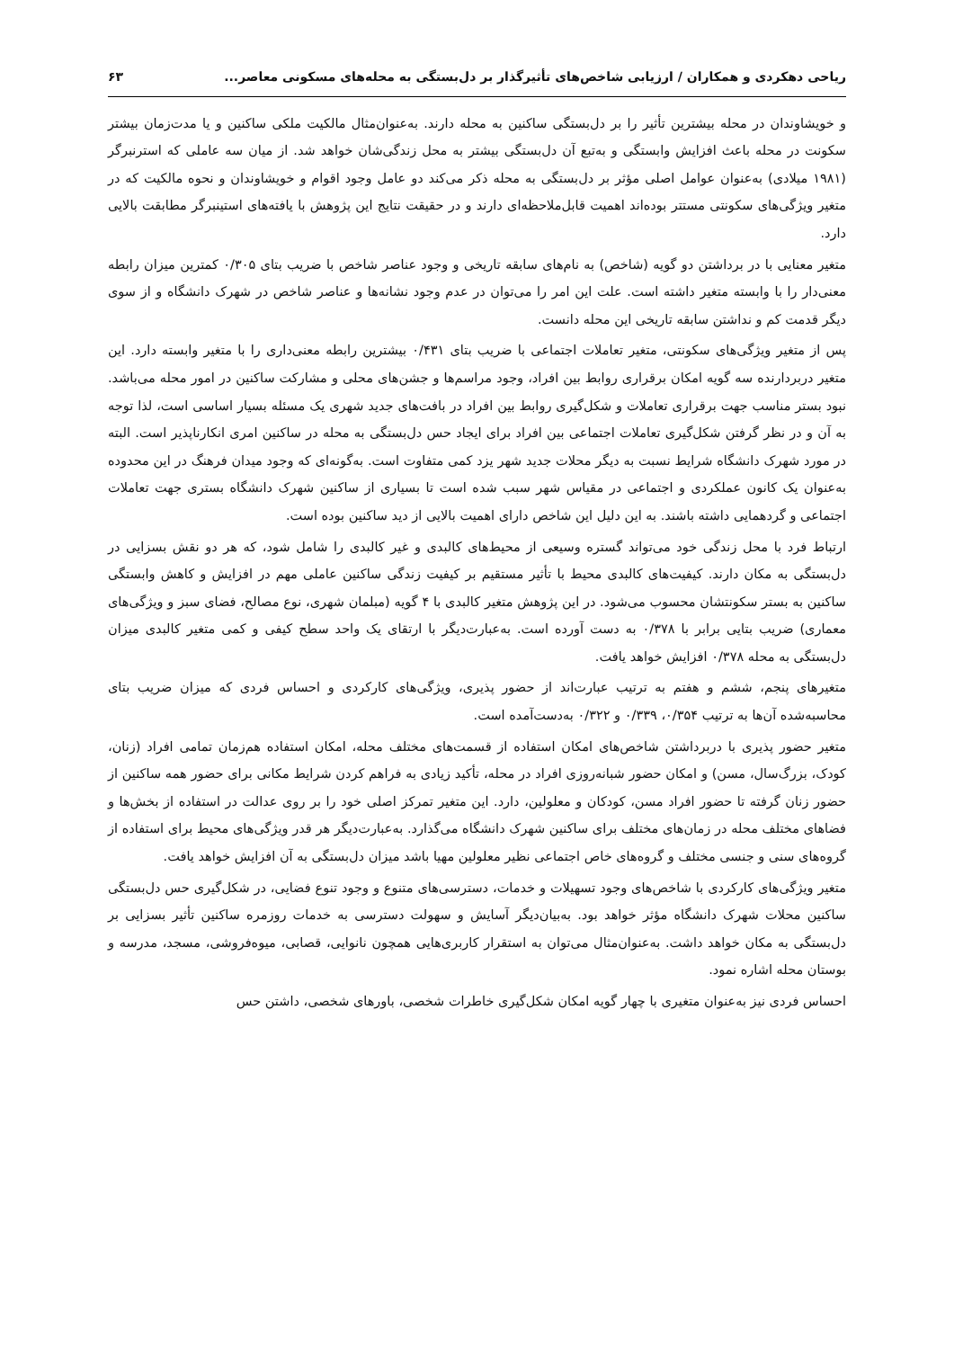ریاحی دهکردی و همکاران / ارزیابی شاخص‌های تأثیرگذار بر دل‌بستگی به محله‌های مسکونی معاصر... ۶۳
و خویشاوندان در محله بیشترین تأثیر را بر دل‌بستگی ساکنین به محله دارند. به‌عنوان‌مثال مالکیت ملکی ساکنین و یا مدت‌زمان بیشتر سکونت در محله باعث افزایش وابستگی و به‌تبع آن دل‌بستگی بیشتر به محل زندگی‌شان خواهد شد. از میان سه عاملی که استرنبرگر (۱۹۸۱ میلادی) به‌عنوان عوامل اصلی مؤثر بر دل‌بستگی به محله ذکر می‌کند دو عامل وجود اقوام و خویشاوندان و نحوه مالکیت که در متغیر ویژگی‌های سکونتی مستتر بوده‌اند اهمیت قابل‌ملاحظه‌ای دارند و در حقیقت نتایج این پژوهش با یافته‌های استینبرگر مطابقت بالایی دارد.
متغیر معنایی با در برداشتن دو گویه (شاخص) به نام‌های سابقه تاریخی و وجود عناصر شاخص با ضریب بتای ۰/۳۰۵ کمترین میزان رابطه معنی‌دار را با وابسته متغیر داشته است. علت این امر را می‌توان در عدم وجود نشانه‌ها و عناصر شاخص در شهرک دانشگاه و از سوی دیگر قدمت کم و نداشتن سابقه تاریخی این محله دانست.
پس از متغیر ویژگی‌های سکونتی، متغیر تعاملات اجتماعی با ضریب بتای ۰/۴۳۱ بیشترین رابطه معنی‌داری را با متغیر وابسته دارد. این متغیر دربردارنده سه گویه امکان برقراری روابط بین افراد، وجود مراسم‌ها و جشن‌های محلی و مشارکت ساکنین در امور محله می‌باشد. نبود بستر مناسب جهت برقراری تعاملات و شکل‌گیری روابط بین افراد در بافت‌های جدید شهری یک مسئله بسیار اساسی است، لذا توجه به آن و در نظر گرفتن شکل‌گیری تعاملات اجتماعی بین افراد برای ایجاد حس دل‌بستگی به محله در ساکنین امری انکارناپذیر است. البته در مورد شهرک دانشگاه شرایط نسبت به دیگر محلات جدید شهر یزد کمی متفاوت است. به‌گونه‌ای که وجود میدان فرهنگ در این محدوده به‌عنوان یک کانون عملکردی و اجتماعی در مقیاس شهر سبب شده است تا بسیاری از ساکنین شهرک دانشگاه بستری جهت تعاملات اجتماعی و گردهمایی داشته باشند. به این دلیل این شاخص دارای اهمیت بالایی از دید ساکنین بوده است.
ارتباط فرد با محل زندگی خود می‌تواند گستره وسیعی از محیط‌های کالبدی و غیر کالبدی را شامل شود، که هر دو نقش بسزایی در دل‌بستگی به مکان دارند. کیفیت‌های کالبدی محیط با تأثیر مستقیم بر کیفیت زندگی ساکنین عاملی مهم در افزایش و کاهش وابستگی ساکنین به بستر سکونتشان محسوب می‌شود. در این پژوهش متغیر کالبدی با ۴ گویه (مبلمان شهری، نوع مصالح، فضای سبز و ویژگی‌های معماری) ضریب بتایی برابر با ۰/۳۷۸ به دست آورده است. به‌عبارت‌دیگر با ارتقای یک واحد سطح کیفی و کمی متغیر کالبدی میزان دل‌بستگی به محله ۰/۳۷۸ افزایش خواهد یافت.
متغیرهای پنجم، ششم و هفتم به ترتیب عبارت‌اند از حضور پذیری، ویژگی‌های کارکردی و احساس فردی که میزان ضریب بتای محاسبه‌شده آن‌ها به ترتیب ۰/۳۵۴، ۰/۳۳۹ و ۰/۳۲۲ به‌دست‌آمده است.
متغیر حضور پذیری با دربرداشتن شاخص‌های امکان استفاده از قسمت‌های مختلف محله، امکان استفاده هم‌زمان تمامی افراد (زنان، کودک، بزرگ‌سال، مسن) و امکان حضور شبانه‌روزی افراد در محله، تأکید زیادی به فراهم کردن شرایط مکانی برای حضور همه ساکنین از حضور زنان گرفته تا حضور افراد مسن، کودکان و معلولین، دارد. این متغیر تمرکز اصلی خود را بر روی عدالت در استفاده از بخش‌ها و فضاهای مختلف محله در زمان‌های مختلف برای ساکنین شهرک دانشگاه می‌گذارد. به‌عبارت‌دیگر هر قدر ویژگی‌های محیط برای استفاده از گروه‌های سنی و جنسی مختلف و گروه‌های خاص اجتماعی نظیر معلولین مهیا باشد میزان دل‌بستگی به آن افزایش خواهد یافت.
متغیر ویژگی‌های کارکردی با شاخص‌های وجود تسهیلات و خدمات، دسترسی‌های متنوع و وجود تنوع فضایی، در شکل‌گیری حس دل‌بستگی ساکنین محلات شهرک دانشگاه مؤثر خواهد بود. به‌بیان‌دیگر آسایش و سهولت دسترسی به خدمات روزمره ساکنین تأثیر بسزایی بر دل‌بستگی به مکان خواهد داشت. به‌عنوان‌مثال می‌توان به استقرار کاربری‌هایی همچون نانوایی، قصابی، میوه‌فروشی، مسجد، مدرسه و بوستان محله اشاره نمود.
احساس فردی نیز به‌عنوان متغیری با چهار گویه امکان شکل‌گیری خاطرات شخصی، باورهای شخصی، داشتن حس